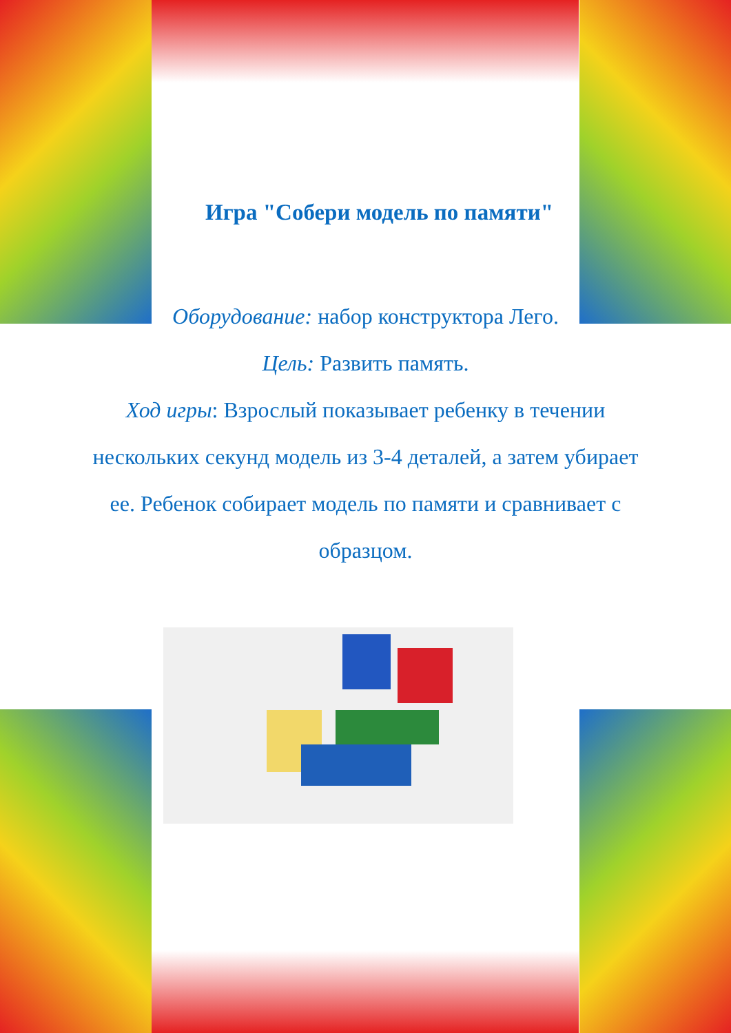Игра "Собери модель по памяти"
Оборудование: набор конструктора Лего.
Цель: Развить память.
Ход игры: Взрослый показывает ребенку в течении нескольких секунд модель из 3-4 деталей, а затем убирает ее. Ребенок собирает модель по памяти и сравнивает с образцом.